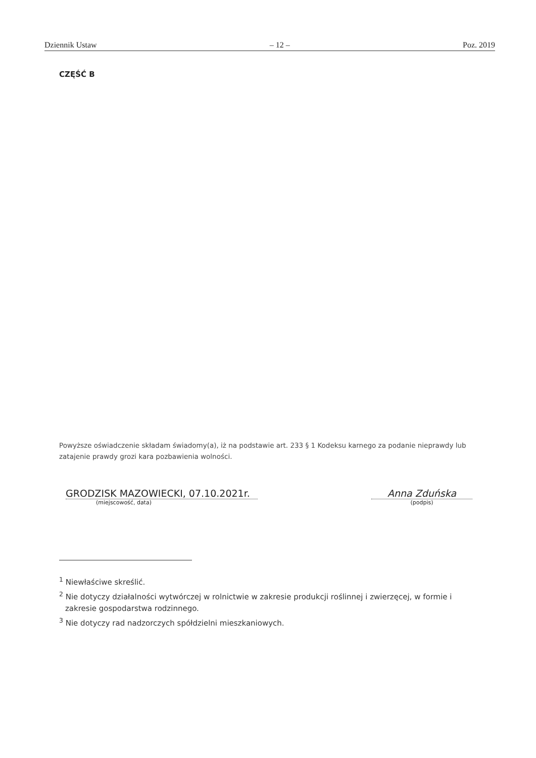Dziennik Ustaw – 12 – Poz. 2019
CZĘŚĆ B
Powyższe oświadczenie składam świadomy(a), iż na podstawie art. 233 § 1 Kodeksu karnego za podanie nieprawdy lub zatajenie prawdy grozi kara pozbawienia wolności.
GRODZISK MAZOWIECKI, 07.10.2021r.
(miejscowość, data)
Anna Zduńska
(podpis)
<sup>1</sup> Niewłaściwe skreślić.
<sup>2</sup> Nie dotyczy działalności wytwórczej w rolnictwie w zakresie produkcji roślinnej i zwierzęcej, w formie i zakresie gospodarstwa rodzinnego.
<sup>3</sup> Nie dotyczy rad nadzorczych spółdzielni mieszkaniowych.